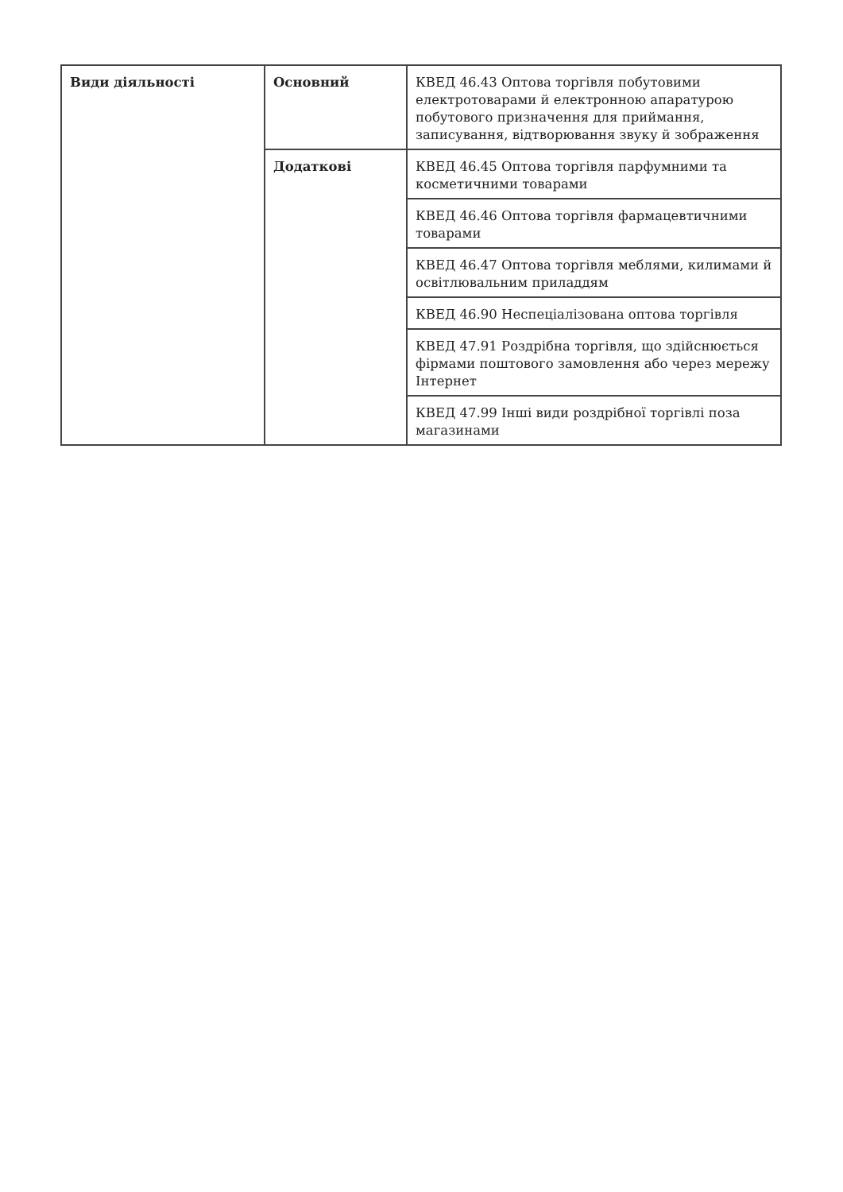| Види діяльності | Основний | КВЕД 46.43 Оптова торгівля побутовими електротоварами й електронною апаратурою побутового призначення для приймання, записування, відтворювання звуку й зображення |
| | Додаткові | КВЕД 46.45 Оптова торгівля парфумними та косметичними товарами |
| | | КВЕД 46.46 Оптова торгівля фармацевтичними товарами |
| | | КВЕД 46.47 Оптова торгівля меблями, килимами й освітлювальним приладдям |
| | | КВЕД 46.90 Неспеціалізована оптова торгівля |
| | | КВЕД 47.91 Роздрібна торгівля, що здійснюється фірмами поштового замовлення або через мережу Інтернет |
| | | КВЕД 47.99 Інші види роздрібної торгівлі поза магазинами |